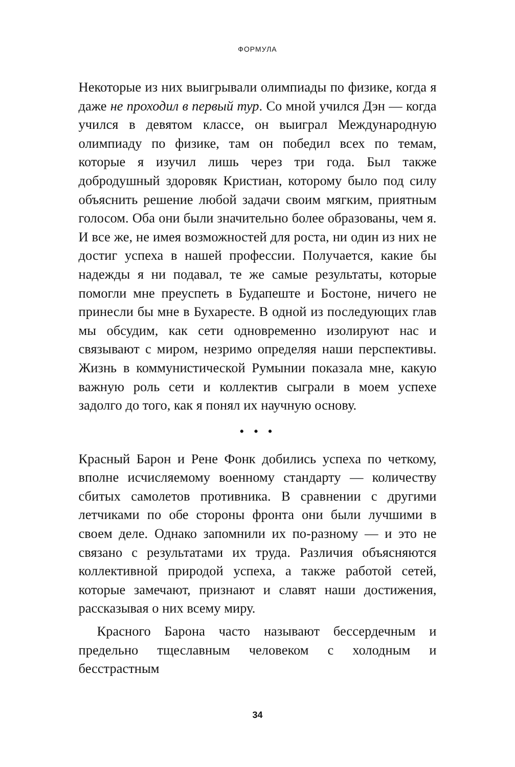ФОРМУЛА
Некоторые из них выигрывали олимпиады по физике, когда я даже не проходил в первый тур. Со мной учился Дэн — когда учился в девятом классе, он выиграл Международную олимпиаду по физике, там он победил всех по темам, которые я изучил лишь через три года. Был также добродушный здоровяк Кристиан, которому было под силу объяснить решение любой задачи своим мягким, приятным голосом. Оба они были значительно более образованы, чем я. И все же, не имея возможностей для роста, ни один из них не достиг успеха в нашей профессии. Получается, какие бы надежды я ни подавал, те же самые результаты, которые помогли мне преуспеть в Будапеште и Бостоне, ничего не принесли бы мне в Бухаресте. В одной из последующих глав мы обсудим, как сети одновременно изолируют нас и связывают с миром, незримо определяя наши перспективы. Жизнь в коммунистической Румынии показала мне, какую важную роль сети и коллектив сыграли в моем успехе задолго до того, как я понял их научную основу.
• • •
Красный Барон и Рене Фонк добились успеха по четкому, вполне исчисляемому военному стандарту — количеству сбитых самолетов противника. В сравнении с другими летчиками по обе стороны фронта они были лучшими в своем деле. Однако запомнили их по-разному — и это не связано с результатами их труда. Различия объясняются коллективной природой успеха, а также работой сетей, которые замечают, признают и славят наши достижения, рассказывая о них всему миру.
Красного Барона часто называют бессердечным и предельно тщеславным человеком с холодным и бесстрастным
34